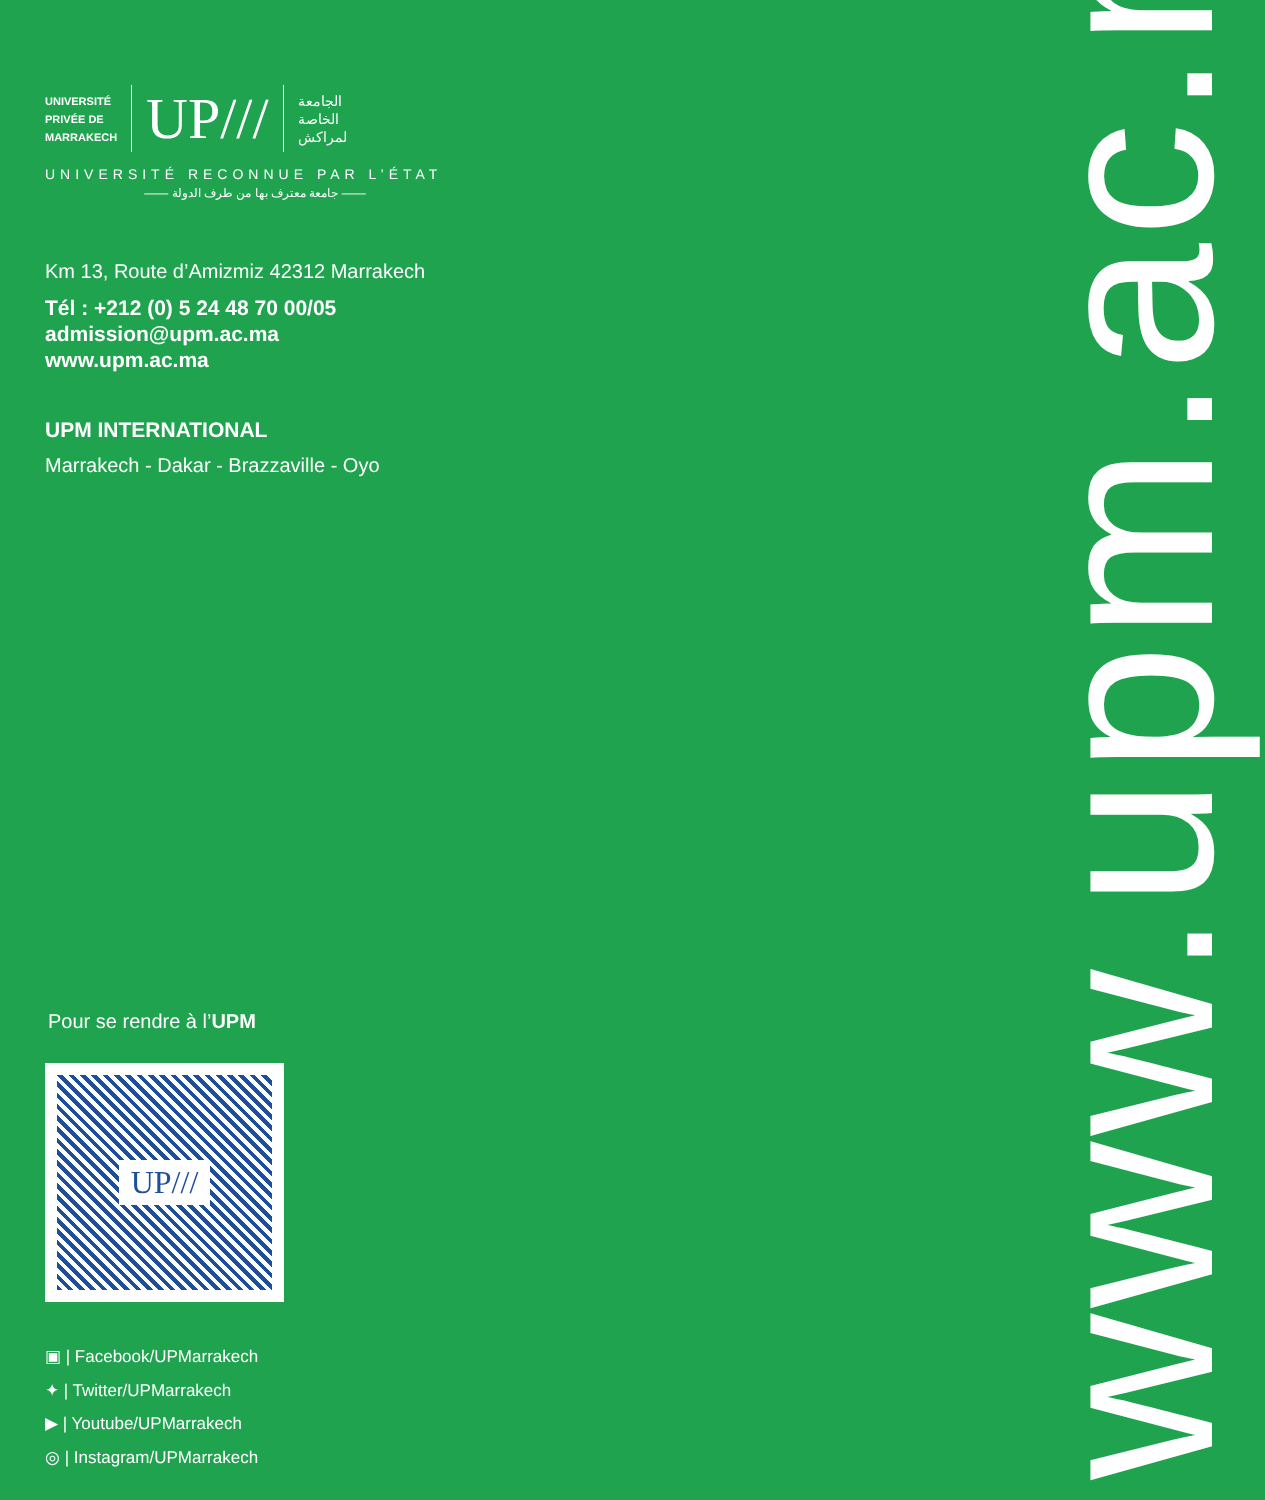UNIVERSITÉ
PRIVÉE DE
MARRAKECH
UP///
الجامعة
الخاصة
لمراكش
UNIVERSITÉ RECONNUE PAR L’ÉTAT
—— جامعة معترف بها من طرف الدولة ——
Km 13, Route d’Amizmiz 42312 Marrakech
Tél : +212 (0) 5 24 48 70 00/05
admission@upm.ac.ma
www.upm.ac.ma
UPM INTERNATIONAL
Marrakech - Dakar - Brazzaville - Oyo
Pour se rendre à l’UPM
UP///
▣ | Facebook/UPMarrakech
✦ | Twitter/UPMarrakech
▶ | Youtube/UPMarrakech
◎ | Instagram/UPMarrakech
www.upm.ac.ma